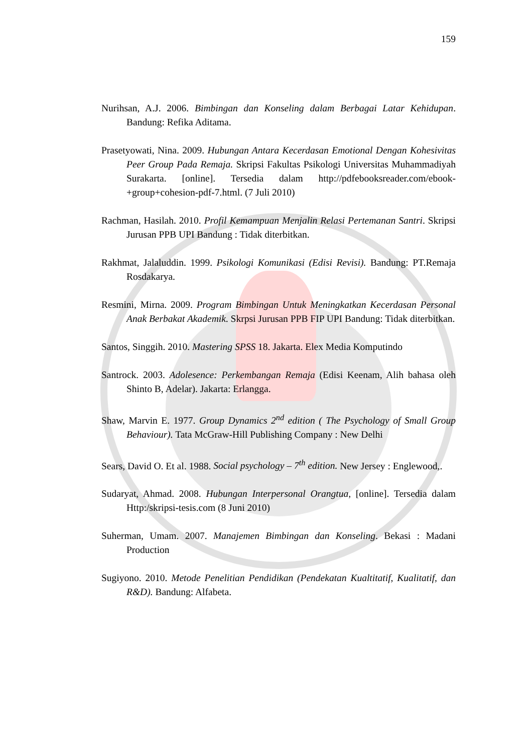159
Nurihsan, A.J. 2006. Bimbingan dan Konseling dalam Berbagai Latar Kehidupan. Bandung: Refika Aditama.
Prasetyowati, Nina. 2009. Hubungan Antara Kecerdasan Emotional Dengan Kohesivitas Peer Group Pada Remaja. Skripsi Fakultas Psikologi Universitas Muhammadiyah Surakarta. [online]. Tersedia dalam http://pdfebooksreader.com/ebook-+group+cohesion-pdf-7.html. (7 Juli 2010)
Rachman, Hasilah. 2010. Profil Kemampuan Menjalin Relasi Pertemanan Santri. Skripsi Jurusan PPB UPI Bandung : Tidak diterbitkan.
Rakhmat, Jalaluddin. 1999. Psikologi Komunikasi (Edisi Revisi). Bandung: PT.Remaja Rosdakarya.
Resmini, Mirna. 2009. Program Bimbingan Untuk Meningkatkan Kecerdasan Personal Anak Berbakat Akademik. Skrpsi Jurusan PPB FIP UPI Bandung: Tidak diterbitkan.
Santos, Singgih. 2010. Mastering SPSS 18. Jakarta. Elex Media Komputindo
Santrock. 2003. Adolesence: Perkembangan Remaja (Edisi Keenam, Alih bahasa oleh Shinto B, Adelar). Jakarta: Erlangga.
Shaw, Marvin E. 1977. Group Dynamics 2<sup>nd</sup> edition ( The Psychology of Small Group Behaviour). Tata McGraw-Hill Publishing Company : New Delhi
Sears, David O. Et al. 1988. Social psychology – 7<sup>th</sup> edition. New Jersey : Englewood,.
Sudaryat, Ahmad. 2008. Hubungan Interpersonal Orangtua, [online]. Tersedia dalam Http:/skripsi-tesis.com (8 Juni 2010)
Suherman, Umam. 2007. Manajemen Bimbingan dan Konseling. Bekasi : Madani Production
Sugiyono. 2010. Metode Penelitian Pendidikan (Pendekatan Kualtitatif, Kualitatif, dan R&D). Bandung: Alfabeta.